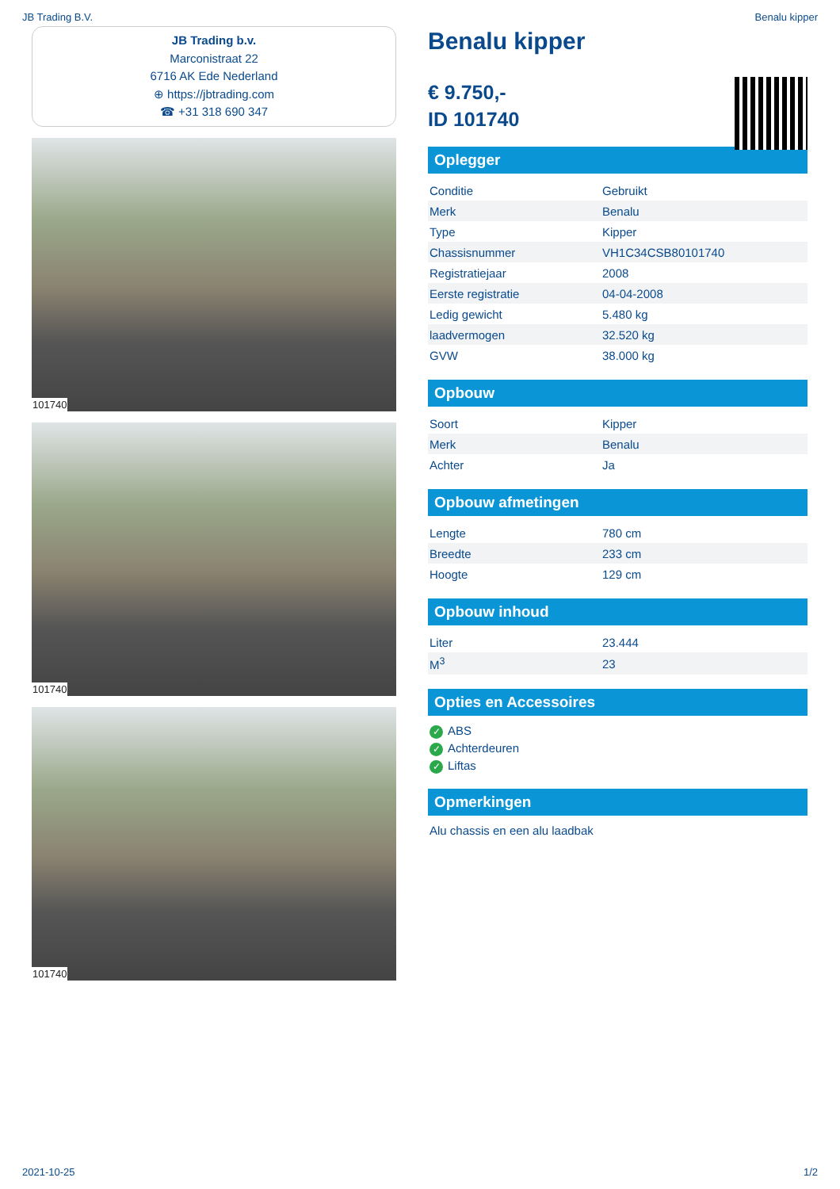JB Trading B.V. Benalu kipper
JB Trading b.v.
Marconistraat 22
6716 AK Ede Nederland
⊕ https://jbtrading.com
☎ +31 318 690 347
101740
101740
101740
Benalu kipper
€ 9.750,-
ID 101740
Oplegger
| Conditie | Gebruikt |
| Merk | Benalu |
| Type | Kipper |
| Chassisnummer | VH1C34CSB80101740 |
| Registratiejaar | 2008 |
| Eerste registratie | 04-04-2008 |
| Ledig gewicht | 5.480 kg |
| laadvermogen | 32.520 kg |
| GVW | 38.000 kg |
Opbouw
| Soort | Kipper |
| Merk | Benalu |
| Achter | Ja |
Opbouw afmetingen
| Lengte | 780 cm |
| Breedte | 233 cm |
| Hoogte | 129 cm |
Opbouw inhoud
| Liter | 23.444 |
| M<sup>3</sup> | 23 |
Opties en Accessoires
✓ ABS
✓ Achterdeuren
✓ Liftas
Opmerkingen
Alu chassis en een alu laadbak
2021-10-25 1/2